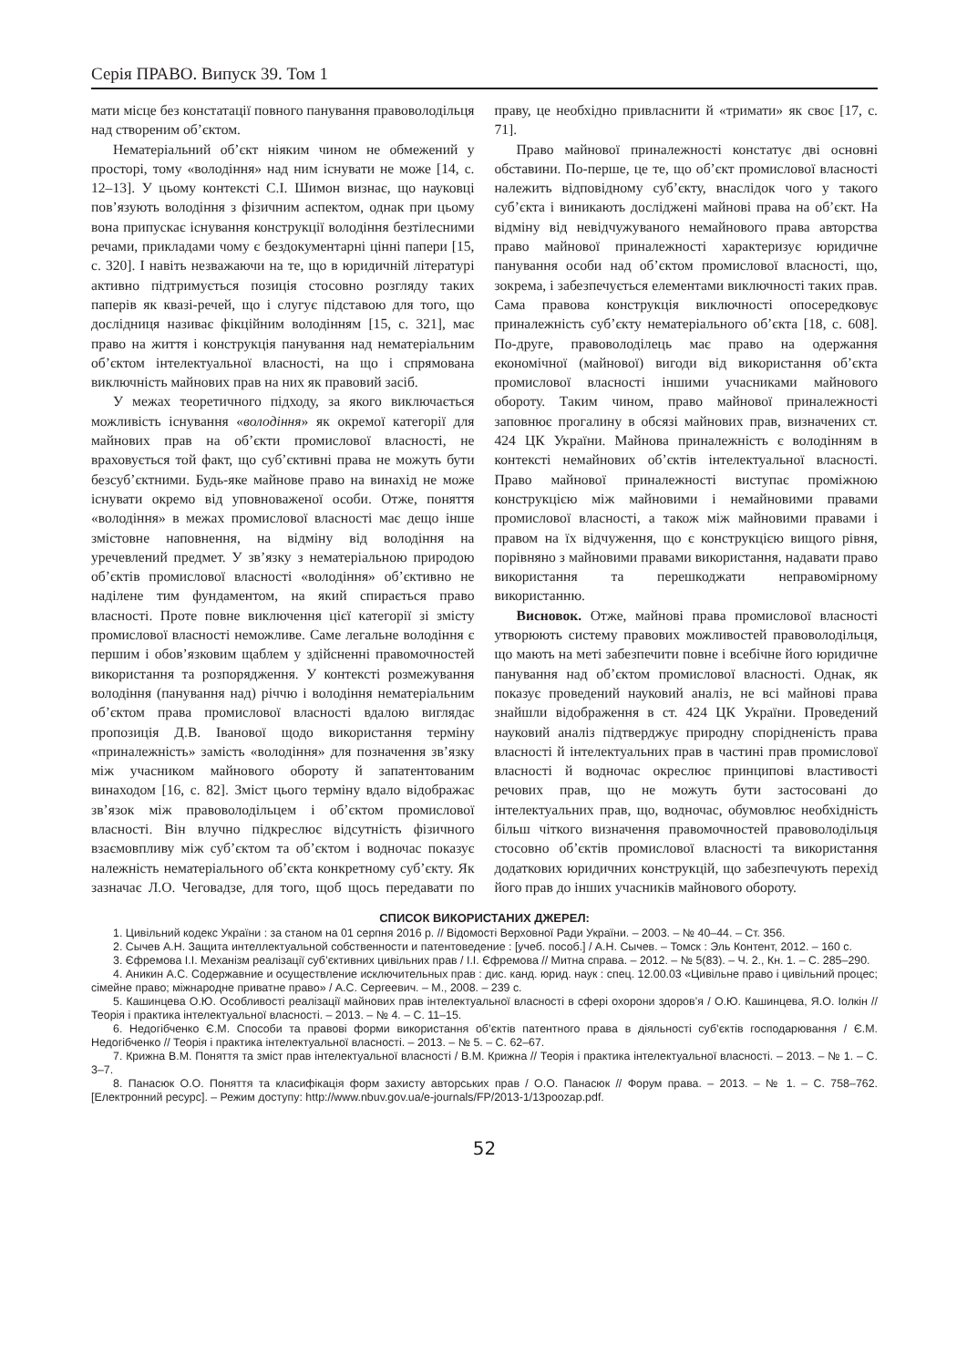Серія ПРАВО. Випуск 39. Том 1
мати місце без констатації повного панування правоволодільця над створеним об’єктом.
Нематеріальний об’єкт ніяким чином не обмежений у просторі, тому «володіння» над ним існувати не може [14, с. 12–13]. У цьому контексті С.І. Шимон визнає, що науковці пов’язують володіння з фізичним аспектом, однак при цьому вона припускає існування конструкції володіння безтілесними речами, прикладами чому є бездокументарні цінні папери [15, с. 320]. І навіть незважаючи на те, що в юридичній літературі активно підтримується позиція стосовно розгляду таких паперів як квазі-речей, що і слугує підставою для того, що дослідниця називає фікційним володінням [15, с. 321], має право на життя і конструкція панування над нематеріальним об’єктом інтелектуальної власності, на що і спрямована виключність майнових прав на них як правовий засіб.
У межах теоретичного підходу, за якого виключається можливість існування «володіння» як окремої категорії для майнових прав на об’єкти промислової власності, не враховується той факт, що суб’єктивні права не можуть бути безсуб’єктними. Будь-яке майнове право на винахід не може існувати окремо від уповноваженої особи. Отже, поняття «володіння» в межах промислової власності має дещо інше змістовне наповнення, на відміну від володіння на уречевлений предмет. У зв’язку з нематеріальною природою об’єктів промислової власності «володіння» об’єктивно не наділене тим фундаментом, на який спирається право власності. Проте повне виключення цієї категорії зі змісту промислової власності неможливе. Саме легальне володіння є першим і обов’язковим щаблем у здійсненні правомочностей використання та розпорядження. У контексті розмежування володіння (панування над) річчю і володіння нематеріальним об’єктом права промислової власності вдалою виглядає пропозиція Д.В. Іванової щодо використання терміну «приналежність» замість «володіння» для позначення зв’язку між учасником майнового обороту й запатентованим винаходом [16, с. 82]. Зміст цього терміну вдало відображає зв’язок між правоволодільцем і об’єктом промислової власності. Він влучно підкреслює відсутність фізичного взаємовпливу між суб’єктом та об’єктом і водночас показує належність нематеріального об’єкта конкретному суб’єкту. Як зазначає Л.О. Чеговадзе, для того, щоб щось передавати по праву, це необхідно привласнити й «тримати» як своє [17, с. 71].
Право майнової приналежності констатує дві основні обставини. По-перше, це те, що об’єкт промислової власності належить відповідному суб’єкту, внаслідок чого у такого суб’єкта і виникають досліджені майнові права на об’єкт. На відміну від невідчужуваного немайнового права авторства право майнової приналежності характеризує юридичне панування особи над об’єктом промислової власності, що, зокрема, і забезпечується елементами виключності таких прав. Сама правова конструкція виключності опосередковує приналежність суб’єкту нематеріального об’єкта [18, с. 608]. По-друге, правоволоділець має право на одержання економічної (майнової) вигоди від використання об’єкта промислової власності іншими учасниками майнового обороту. Таким чином, право майнової приналежності заповнює прогалину в обсязі майнових прав, визначених ст. 424 ЦК України. Майнова приналежність є володінням в контексті немайнових об’єктів інтелектуальної власності. Право майнової приналежності виступає проміжною конструкцією між майновими і немайновими правами промислової власності, а також між майновими правами і правом на їх відчуження, що є конструкцією вищого рівня, порівняно з майновими правами використання, надавати право використання та перешкоджати неправомірному використанню.
Висновок. Отже, майнові права промислової власності утворюють систему правових можливостей правоволодільця, що мають на меті забезпечити повне і всебічне його юридичне панування над об’єктом промислової власності. Однак, як показує проведений науковий аналіз, не всі майнові права знайшли відображення в ст. 424 ЦК України. Проведений науковий аналіз підтверджує природну спорідненість права власності й інтелектуальних прав в частині прав промислової власності й водночас окреслює принципові властивості речових прав, що не можуть бути застосовані до інтелектуальних прав, що, водночас, обумовлює необхідність більш чіткого визначення правомочностей правоволодільця стосовно об’єктів промислової власності та використання додаткових юридичних конструкцій, що забезпечують перехід його прав до інших учасників майнового обороту.
СПИСОК ВИКОРИСТАНИХ ДЖЕРЕЛ:
1. Цивільний кодекс України : за станом на 01 серпня 2016 р. // Відомості Верховної Ради України. – 2003. – № 40–44. – Ст. 356.
2. Сычев А.Н. Защита интеллектуальной собственности и патентоведение : [учеб. пособ.] / А.Н. Сычев. – Томск : Эль Контент, 2012. – 160 с.
3. Єфремова І.І. Механізм реалізації суб’єктивних цивільних прав / І.І. Єфремова // Митна справа. – 2012. – № 5(83). – Ч. 2., Кн. 1. – С. 285–290.
4. Аникин А.С. Содержавние и осуществление исключительных прав : дис. канд. юрид. наук : спец. 12.00.03 «Цивільне право і цивільний процес; сімейне право; міжнародне приватне право» / А.С. Сергеевич. – М., 2008. – 239 с.
5. Кашинцева О.Ю. Особливості реалізації майнових прав інтелектуальної власності в сфері охорони здоров’я / О.Ю. Кашинцева, Я.О. Іолкін // Теорія і практика інтелектуальної власності. – 2013. – № 4. – С. 11–15.
6. Недогібченко Є.М. Способи та правові форми використання об’єктів патентного права в діяльності суб’єктів господарювання / Є.М. Недогібченко // Теорія і практика інтелектуальної власності. – 2013. – № 5. – С. 62–67.
7. Крижна В.М. Поняття та зміст прав інтелектуальної власності / В.М. Крижна // Теорія і практика інтелектуальної власності. – 2013. – № 1. – С. 3–7.
8. Панасюк О.О. Поняття та класифікація форм захисту авторських прав / О.О. Панасюк // Форум права. – 2013. – № 1. – С. 758–762. [Електронний ресурс]. – Режим доступу: http://www.nbuv.gov.ua/e-journals/FP/2013-1/13poozap.pdf.
52